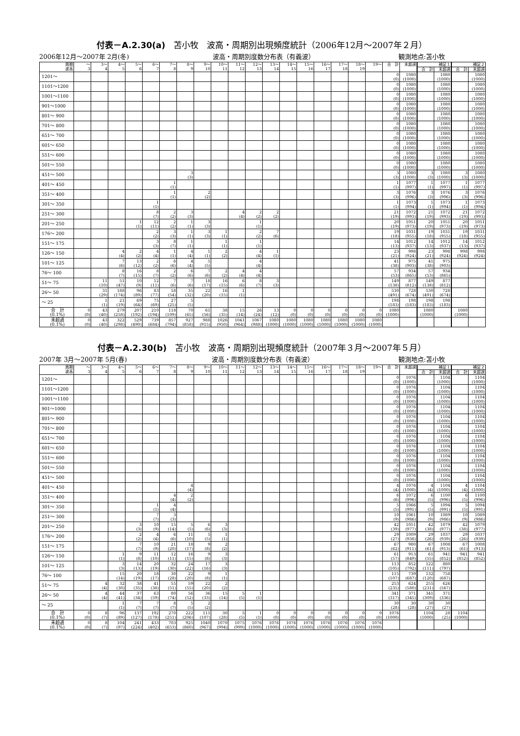付表－A.2.30(a)　苫小牧　波高・周期別出現頻度統計（2006年12月～2007年２月）
2006年12月～2007年 2月(冬) 波高・周期別度数分布表（有義波） 観測地点:苫小牧
| 周期 波高 | ～ 3 | 3～ 4 | 4～ 5 | 5～ 6 | 6～ 7 | 7～ 8 | 8～ 9 | 9～ 10 | 10～ 11 | 11～ 12 | 12～ 13 | 13～ 14 | 14～ 15 | 15～ 16 | 16～ 17 | 17～ 18 | 18～ 19 | 19～ | 合 計 | 未超過 | 補足１ | | 補足２ | |
| --- | --- | --- | --- | --- | --- | --- | --- | --- | --- | --- | --- | --- | --- | --- | --- | --- | --- | --- | --- | --- | --- | --- | --- | --- |
| | | | | | | | | | | | | | | | | | | | | | 合 計 | 未超過 | 合 計 | 未超過 |
| 1201～ | | | | | | | | | | | | | | | | | | | 0 (0) | 1080 (1000) | | 1080 (1000) | | 1080 (1000) |
| 1101～1200 | | | | | | | | | | | | | | | | | | | 0 (0) | 1080 (1000) | | 1080 (1000) | | 1080 (1000) |
| 1001～1100 | | | | | | | | | | | | | | | | | | | 0 (0) | 1080 (1000) | | 1080 (1000) | | 1080 (1000) |
| 901～1000 | | | | | | | | | | | | | | | | | | | 0 (0) | 1080 (1000) | | 1080 (1000) | | 1080 (1000) |
| 801～ 900 | | | | | | | | | | | | | | | | | | | 0 (0) | 1080 (1000) | | 1080 (1000) | | 1080 (1000) |
| 701～ 800 | | | | | | | | | | | | | | | | | | | 0 (0) | 1080 (1000) | | 1080 (1000) | | 1080 (1000) |
| 651～ 700 | | | | | | | | | | | | | | | | | | | 0 (0) | 1080 (1000) | | 1080 (1000) | | 1080 (1000) |
| 601～ 650 | | | | | | | | | | | | | | | | | | | 0 (0) | 1080 (1000) | | 1080 (1000) | | 1080 (1000) |
| 551～ 600 | | | | | | | | | | | | | | | | | | | 0 (0) | 1080 (1000) | | 1080 (1000) | | 1080 (1000) |
| 501～ 550 | | | | | | | | | | | | | | | | | | | 0 (0) | 1080 (1000) | | 1080 (1000) | | 1080 (1000) |
| 451～ 500 | | | | | | | 3 (3) | | | | | | | | | | | | 3 (3) | 1080 (1000) | 3 (3) | 1080 (1000) | 3 (3) | 1080 (1000) |
| 401～ 450 | | | | | | 1 (1) | | | | | | | | | | | | | 1 (1) | 1077 (997) | 1 (1) | 1077 (997) | 1 (1) | 1077 (997) |
| 351～ 400 | | | | | | 1 (1) | | 2 (2) | | | | | | | | | | | 3 (3) | 1076 (996) | 3 (3) | 1076 (996) | 3 (3) | 1076 (996) |
| 301～ 350 | | | | | 1 (1) | | | | | | | | | | | | | | 1 (1) | 1073 (994) | 1 (1) | 1073 (994) | 1 (1) | 1073 (994) |
| 251～ 300 | | | | | 8 (7) | 2 (2) | 3 (3) | | | 4 (4) | 2 (2) | 2 (2) | | | | | | | 21 (19) | 1072 (993) | 21 (19) | 1072 (993) | 21 (19) | 1072 (993) |
| 201～ 250 | | | | 1 (1) | 12 (11) | 2 (2) | 1 (1) | 3 (3) | | | 1 (1) | | | | | | | | 20 (19) | 1051 (973) | 20 (19) | 1051 (973) | 20 (19) | 1051 (973) |
| 176～ 200 | | | | | 2 (2) | 3 (3) | 1 (1) | 3 (3) | 1 (1) | | 2 (2) | 7 (6) | | | | | | | 19 (18) | 1031 (955) | 19 (18) | 1031 (955) | 19 (18) | 1031 (955) |
| 151～ 175 | | | | | 3 (3) | 8 (7) | 1 (1) | | 1 (1) | | 1 (1) | | | | | | | | 14 (13) | 1012 (937) | 14 (13) | 1012 (937) | 14 (13) | 1012 (937) |
| 126～ 150 | | | 4 (4) | 2 (2) | 4 (4) | 1 (1) | 4 (4) | 1 (1) | 2 (2) | | 4 (4) | 1 (1) | | | | | | | 23 (21) | 998 (924) | 23 (21) | 998 (924) | 998 (924) | 998 (924) |
| 101～ 125 | | | 7 (6) | 13 (12) | 2 (2) | 6 (6) | 4 (4) | 5 (5) | | | 4 (4) | | | | | | | | 41 (38) | 975 (903) | 41 (38) | 975 (903) | | |
| 76～ 100 | | | 8 (7) | 16 (15) | 8 (7) | 2 (2) | 6 (6) | 7 (6) | 2 (2) | 4 (4) | 4 (4) | | | | | | | | 57 (53) | 934 (865) | 57 (53) | 934 (865) | | |
| 51～ 75 | | 11 (10) | 51 (47) | 10 (9) | 12 (11) | 7 (6) | 7 (6) | 18 (17) | 16 (15) | 6 (6) | 8 (7) | 3 (3) | | | | | | | 149 (138) | 877 (812) | 149 (138) | 877 (812) | | |
| 26～ 50 | | 31 (29) | 188 (174) | 96 (89) | 83 (77) | 58 (54) | 35 (32) | 22 (20) | 16 (15) | 1 (1) | | | | | | | | | 530 (491) | 728 (674) | 530 (491) | 728 (674) | | |
| ～ 25 | | 1 (1) | 21 (19) | 69 (64) | 75 (69) | 27 (25) | 5 (5) | | | | | | | | | | | | 198 (183) | 198 (183) | 198 (183) | 198 (183) | | |
| 合 計 (0.1%) | 0 (0) | 43 (40) | 279 (258) | 207 (192) | 210 (194) | 118 (109) | 70 (65) | 61 (56) | 38 (35) | 15 (14) | 26 (24) | 13 (12) | 0 (0) | 0 (0) | 0 (0) | 0 (0) | 0 (0) | 0 (0) | 1080 (1000) | | 1080 (1000) | | 1080 (1000) | |
| 未超過 (0.1%) | 0 (0) | 43 (40) | 322 (298) | 529 (490) | 739 (684) | 857 (794) | 927 (858) | 988 (915) | 1026 (950) | 1041 (964) | 1067 (988) | 1080 (1000) | 1080 (1000) | 1080 (1000) | 1080 (1000) | 1080 (1000) | 1080 (1000) | 1080 (1000) | | | | | | |
付表－A.2.30(b)　苫小牧　波高・周期別出現頻度統計（2007年３月～2007年５月）
2007年 3月～2007年 5月(春) 波高・周期別度数分布表（有義波） 観測地点:苫小牧
| 周期 波高 | ～ 3 | 3～ 4 | 4～ 5 | 5～ 6 | 6～ 7 | 7～ 8 | 8～ 9 | 9～ 10 | 10～ 11 | 11～ 12 | 12～ 13 | 13～ 14 | 14～ 15 | 15～ 16 | 16～ 17 | 17～ 18 | 18～ 19 | 19～ | 合 計 | 未超過 | 補足１ | | 補足２ | |
| --- | --- | --- | --- | --- | --- | --- | --- | --- | --- | --- | --- | --- | --- | --- | --- | --- | --- | --- | --- | --- | --- | --- | --- | --- |
| | | | | | | | | | | | | | | | | | | | | | 合 計 | 未超過 | 合 計 | 未超過 |
| 1201～ | | | | | | | | | | | | | | | | | | | 0 (0) | 1076 (1000) | | 1104 (1000) | | 1104 (1000) |
| 1101～1200 | | | | | | | | | | | | | | | | | | | 0 (0) | 1076 (1000) | | 1104 (1000) | | 1104 (1000) |
| 1001～1100 | | | | | | | | | | | | | | | | | | | 0 (0) | 1076 (1000) | | 1104 (1000) | | 1104 (1000) |
| 901～1000 | | | | | | | | | | | | | | | | | | | 0 (0) | 1076 (1000) | | 1104 (1000) | | 1104 (1000) |
| 801～ 900 | | | | | | | | | | | | | | | | | | | 0 (0) | 1076 (1000) | | 1104 (1000) | | 1104 (1000) |
| 701～ 800 | | | | | | | | | | | | | | | | | | | 0 (0) | 1076 (1000) | | 1104 (1000) | | 1104 (1000) |
| 651～ 700 | | | | | | | | | | | | | | | | | | | 0 (0) | 1076 (1000) | | 1104 (1000) | | 1104 (1000) |
| 601～ 650 | | | | | | | | | | | | | | | | | | | 0 (0) | 1076 (1000) | | 1104 (1000) | | 1104 (1000) |
| 551～ 600 | | | | | | | | | | | | | | | | | | | 0 (0) | 1076 (1000) | | 1104 (1000) | | 1104 (1000) |
| 501～ 550 | | | | | | | | | | | | | | | | | | | 0 (0) | 1076 (1000) | | 1104 (1000) | | 1104 (1000) |
| 451～ 500 | | | | | | | | | | | | | | | | | | | 0 (0) | 1076 (1000) | | 1104 (1000) | | 1104 (1000) |
| 401～ 450 | | | | | | | 4 (4) | | | | | | | | | | | | 4 (4) | 1076 (1000) | 4 (4) | 1104 (1000) | 4 (4) | 1104 (1000) |
| 351～ 400 | | | | | | 4 (4) | 2 (2) | | | | | | | | | | | | 6 (6) | 1072 (996) | 6 (5) | 1100 (996) | 6 (5) | 1100 (996) |
| 301～ 350 | | | | | 1 (1) | 4 (4) | | | | | | | | | | | | | 5 (5) | 1066 (991) | 5 (5) | 1094 (991) | 5 (5) | 1094 (991) |
| 251～ 300 | | | | | 7 (7) | 3 (3) | | | | | | | | | | | | | 10 (9) | 1061 (986) | 10 (9) | 1089 (986) | 10 (9) | 1089 (986) |
| 201～ 250 | | | | 3 (3) | 10 (9) | 15 (14) | 5 (5) | 6 (6) | 3 (3) | | | | | | | | | | 42 (39) | 1051 (977) | 42 (38) | 1079 (977) | 42 (38) | 1079 (977) |
| 176～ 200 | | | | 2 (2) | 4 (4) | 6 (6) | 11 (10) | 5 (5) | 1 (1) | | | | | | | | | | 29 (27) | 1009 (938) | 29 (26) | 1037 (939) | 29 (26) | 1037 (939) |
| 151～ 175 | | | | 7 (7) | 10 (9) | 21 (20) | 18 (17) | 9 (8) | 2 (2) | | | | | | | | | | 67 (62) | 980 (911) | 67 (61) | 1008 (913) | 67 (61) | 1008 (913) |
| 126～ 150 | | | 1 (1) | 9 (8) | 11 (10) | 12 (11) | 16 (15) | 9 (8) | 3 (3) | | | | | | | | | | 61 (57) | 913 (849) | 61 (55) | 941 (852) | 941 (852) | 941 (852) |
| 101～ 125 | | | 3 (3) | 14 (13) | 20 (19) | 32 (30) | 24 (22) | 17 (16) | 3 (3) | | | | | | | | | | 113 (105) | 852 (792) | 122 (111) | 880 (797) | | |
| 76～ 100 | | | 15 (14) | 20 (19) | 18 (17) | 30 (28) | 22 (20) | 9 (8) | 1 (1) | | | | | | | | | | 115 (107) | 739 (687) | 132 (120) | 758 (687) | | |
| 51～ 75 | | 4 (4) | 32 (30) | 38 (35) | 41 (38) | 55 (51) | 59 (55) | 22 (20) | 2 (2) | | | | | | | | | | 253 (235) | 624 (580) | 255 (231) | 626 (567) | | |
| 26～ 50 | | 4 (4) | 44 (41) | 37 (34) | 63 (59) | 80 (74) | 56 (52) | 36 (33) | 15 (14) | 5 (5) | 1 (1) | | | | | | | | 341 (317) | 371 (345) | 341 (309) | 371 (336) | | |
| ～ 25 | | | 1 (1) | 7 (7) | 7 (7) | 8 (7) | 5 (5) | 2 (2) | | | | | | | | | | | 30 (28) | 30 (28) | 30 (27) | 30 (27) | | |
| 合 計 (0.1%) | 0 (0) | 8 (7) | 96 (89) | 137 (127) | 192 (178) | 270 (251) | 222 (206) | 115 (107) | 30 (28) | 5 (5) | 1 (1) | 0 (0) | 0 (0) | 0 (0) | 0 (0) | 0 (0) | 0 (0) | 0 (0) | 1076 (1000) | | 1104 (1000) | 28 (25) | 1104 (1000) | |
| 未超過 (0.1%) | 0 (0) | 8 (7) | 104 (97) | 241 (224) | 433 (402) | 703 (653) | 925 (860) | 1040 (967) | 1070 (994) | 1075 (999) | 1076 (1000) | 1076 (1000) | 1076 (1000) | 1076 (1000) | 1076 (1000) | 1076 (1000) | 1076 (1000) | 1076 (1000) | | | | | | |